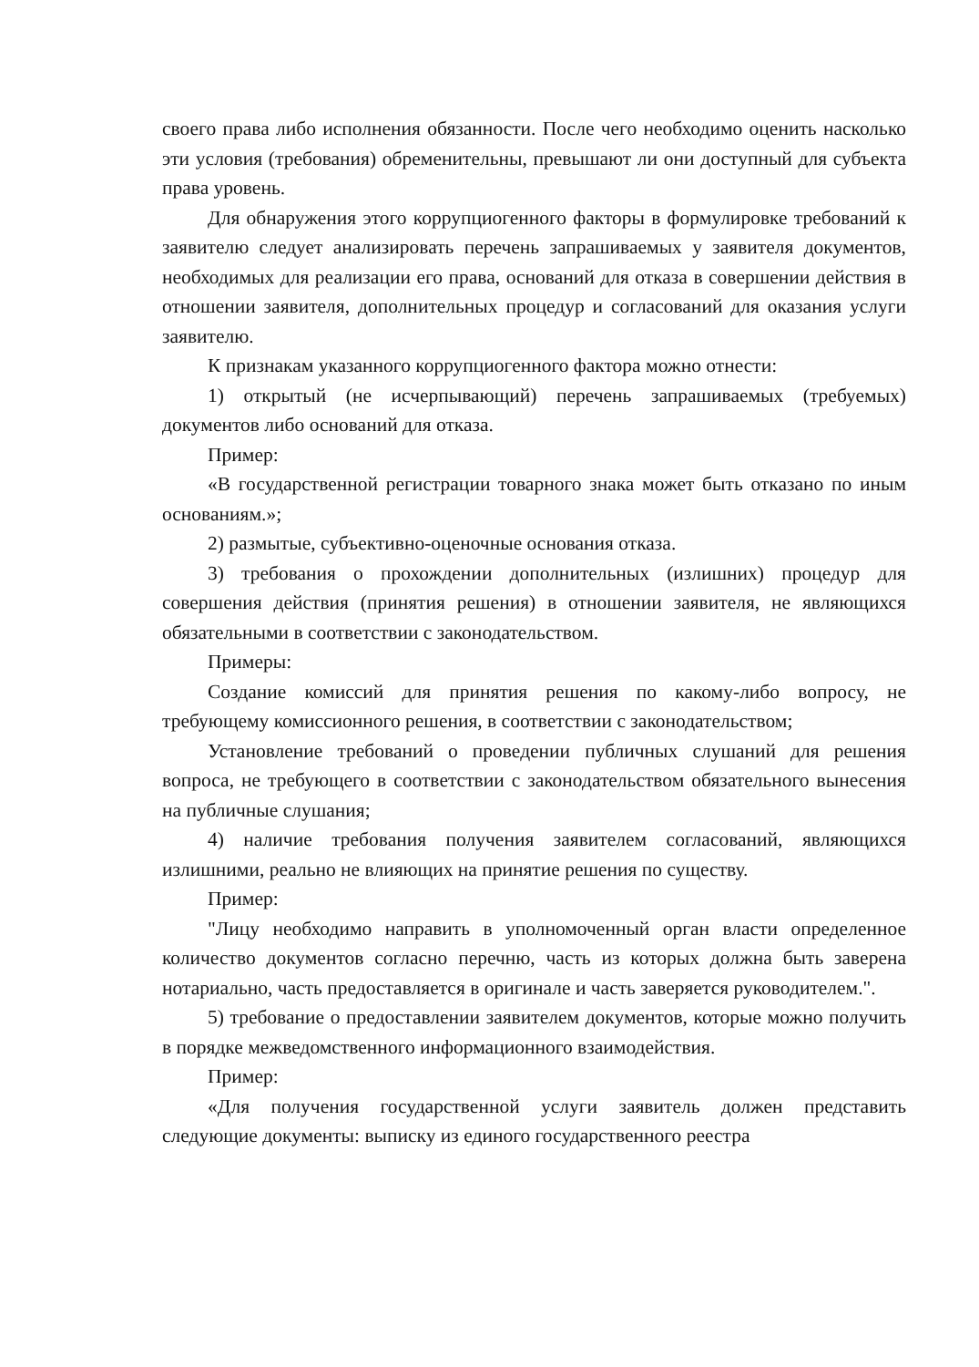своего права либо исполнения обязанности. После чего необходимо оценить насколько эти условия (требования) обременительны, превышают ли они доступный для субъекта права уровень.
Для обнаружения этого коррупциогенного факторы в формулировке требований к заявителю следует анализировать перечень запрашиваемых у заявителя документов, необходимых для реализации его права, оснований для отказа в совершении действия в отношении заявителя, дополнительных процедур и согласований для оказания услуги заявителю.
К признакам указанного коррупциогенного фактора можно отнести:
1) открытый (не исчерпывающий) перечень запрашиваемых (требуемых) документов либо оснований для отказа.
Пример:
«В государственной регистрации товарного знака может быть отказано по иным основаниям.»;
2) размытые, субъективно-оценочные основания отказа.
3) требования о прохождении дополнительных (излишних) процедур для совершения действия (принятия решения) в отношении заявителя, не являющихся обязательными в соответствии с законодательством.
Примеры:
Создание комиссий для принятия решения по какому-либо вопросу, не требующему комиссионного решения, в соответствии с законодательством;
Установление требований о проведении публичных слушаний для решения вопроса, не требующего в соответствии с законодательством обязательного вынесения на публичные слушания;
4) наличие требования получения заявителем согласований, являющихся излишними, реально не влияющих на принятие решения по существу.
Пример:
"Лицу необходимо направить в уполномоченный орган власти определенное количество документов согласно перечню, часть из которых должна быть заверена нотариально, часть предоставляется в оригинале и часть заверяется руководителем.".
5) требование о предоставлении заявителем документов, которые можно получить в порядке межведомственного информационного взаимодействия.
Пример:
«Для получения государственной услуги заявитель должен представить следующие документы: выписку из единого государственного реестра